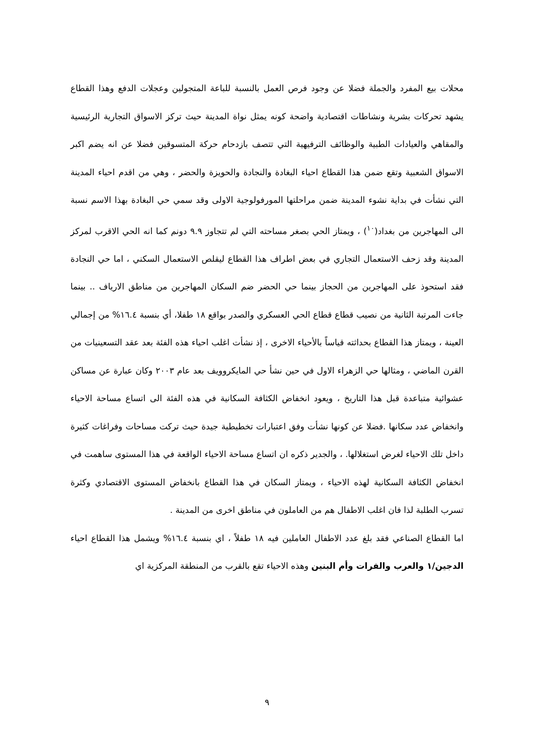محلات بيع المفرد والجملة فضلا عن وجود فرص العمل بالنسبة للباعة المتجولين وعجلات الدفع وهذا القطاع يشهد تحركات بشرية ونشاطات اقتصادية واضحة كونه يمثل نواة المدينة حيث تركز الاسواق التجارية الرئيسية والمقاهي والعيادات الطبية والوظائف الترفيهية التي تتصف بازدحام حركة المتسوقين فضلا عن انه يضم اكبر الاسواق الشعبية وتقع ضمن هذا القطاع احياء البغادة والنجادة والحويزة والحضر ، وهي من اقدم احياء المدينة التي نشأت في بداية نشوء المدينة ضمن مراحلتها المورفولوجية الاولى وقد سمي حي البغادة بهذا الاسم نسبة الى المهاجرين من بغداد(<sup>١٠</sup>) ، ويمتاز الحي بصغر مساحته التي لم تتجاوز ٩.٩ دونم كما انه الحي الاقرب لمركز المدينة وقد زحف الاستعمال التجاري في بعض اطراف هذا القطاع ليقلص الاستعمال السكني ، اما حي النجادة فقد استحوذ على المهاجرين من الحجاز بينما حي الحضر ضم السكان المهاجرين من مناطق الارياف .. بينما جاءت المرتبة الثانية من نصيب قطاع قطاع الحي العسكري والصدر بواقع ١٨ طفلا، أي بنسبة ١٦.٤% من إجمالي العينة ، ويمتاز هذا القطاع بحداثته قياساً بالأحياء الاخرى ، إذ نشأت اغلب احياء هذه الفئة بعد عقد التسعينيات من القرن الماضي ، ومثالها حي الزهراء الاول في حين نشأ حي المايكروويف بعد عام ٢٠٠٣ وكان عبارة عن مساكن عشوائية متباعدة قبل هذا التاريخ ، ويعود انخفاض الكثافة السكانية في هذه الفئة الى اتساع مساحة الاحياء وانخفاض عدد سكانها .فضلا عن كونها نشأت وفق اعتبارات تخطيطية جيدة حيث تركت مساحات وفراغات كثيرة داخل تلك الاحياء لغرض استغلالها. ، والجدير ذكره ان اتساع مساحة الاحياء الواقعة في هذا المستوى ساهمت في انخفاض الكثافة السكانية لهذه الاحياء ، ويمتاز السكان في هذا القطاع بانخفاض المستوى الاقتصادي وكثرة تسرب الطلبة لذا فان اغلب الاطفال هم من العاملون في مناطق اخرى من المدينة .
اما القطاع الصناعي فقد بلغ عدد الاطفال العاملين فيه ١٨ طفلاً ، اي بنسبة ١٦.٤% ويشمل هذا القطاع احياء الدجين/١ والعرب والفرات وأم البنين وهذه الاحياء تقع بالقرب من المنطقة المركزية اي
٩